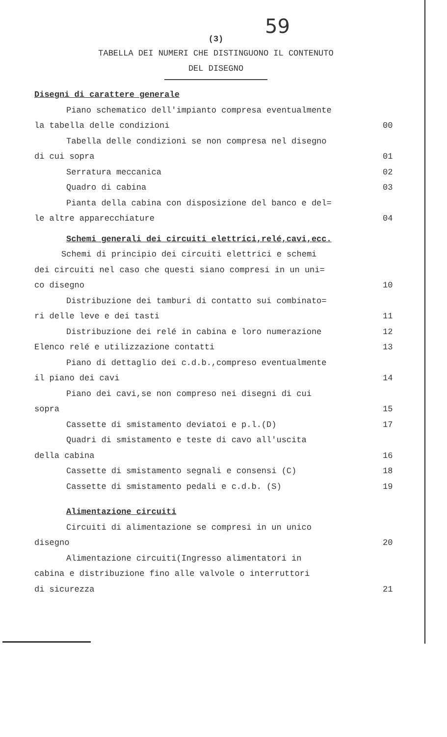59
(3)
TABELLA DEI NUMERI CHE DISTINGUONO IL CONTENUTO
DEL DISEGNO
Disegni di carattere generale
Piano schematico dell'impianto compresa eventualmente
la tabella delle condizioni 00
Tabella delle condizioni se non compresa nel disegno
di cui sopra 01
Serratura meccanica 02
Quadro di cabina 03
Pianta della cabina con disposizione del banco e del=
le altre apparecchiature 04
Schemi generali dei circuiti elettrici,relé,cavi,ecc.
Schemi di principio dei circuiti elettrici e schemi
dei circuiti nel caso che questi siano compresi in un uni=
co disegno 10
Distribuzione dei tamburi di contatto sui combinato=
ri delle leve e dei tasti 11
Distribuzione dei relé in cabina e loro numerazione 12
Elenco relé e utilizzazione contatti 13
Piano di dettaglio dei c.d.b.,compreso eventualmente
il piano dei cavi 14
Piano dei cavi,se non compreso nei disegni di cui
sopra 15
Cassette di smistamento deviatoi e p.l.(D) 17
Quadri di smistamento e teste di cavo all'uscita
della cabina 16
Cassette di smistamento segnali e consensi (C) 18
Cassette di smistamento pedali e c.d.b. (S) 19
Alimentazione circuiti
Circuiti di alimentazione se compresi in un unico
disegno 20
Alimentazione circuiti(Ingresso alimentatori in
cabina e distribuzione fino alle valvole o interruttori
di sicurezza 21